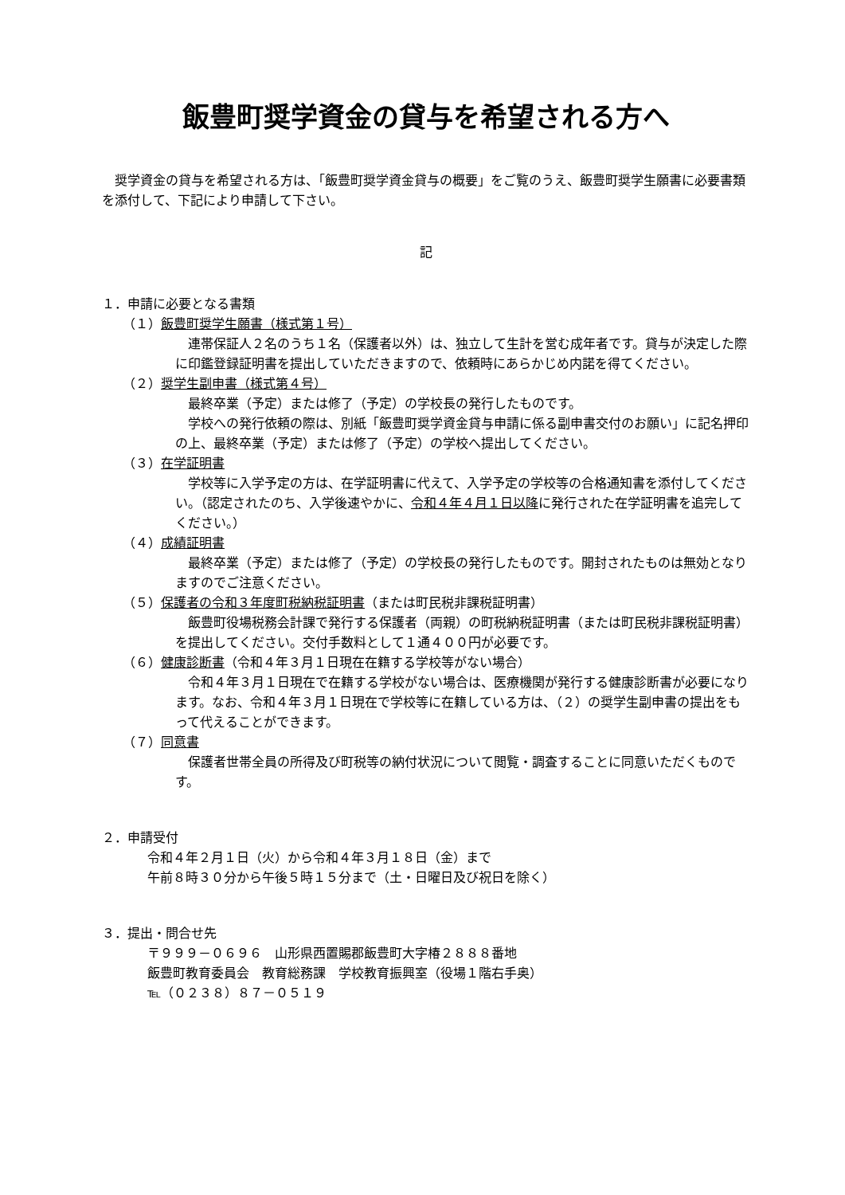飯豊町奨学資金の貸与を希望される方へ
　奨学資金の貸与を希望される方は、「飯豊町奨学資金貸与の概要」をご覧のうえ、飯豊町奨学生願書に必要書類を添付して、下記により申請して下さい。
記
１．申請に必要となる書類
（１）飯豊町奨学生願書（様式第１号）
　連帯保証人２名のうち１名（保護者以外）は、独立して生計を営む成年者です。貸与が決定した際に印鑑登録証明書を提出していただきますので、依頼時にあらかじめ内諾を得てください。
（２）奨学生副申書（様式第４号）
　最終卒業（予定）または修了（予定）の学校長の発行したものです。
　学校への発行依頼の際は、別紙「飯豊町奨学資金貸与申請に係る副申書交付のお願い」に記名押印の上、最終卒業（予定）または修了（予定）の学校へ提出してください。
（３）在学証明書
　学校等に入学予定の方は、在学証明書に代えて、入学予定の学校等の合格通知書を添付してください。（認定されたのち、入学後速やかに、令和４年４月１日以降に発行された在学証明書を追完してください。）
（４）成績証明書
　最終卒業（予定）または修了（予定）の学校長の発行したものです。開封されたものは無効となりますのでご注意ください。
（５）保護者の令和３年度町税納税証明書（または町民税非課税証明書）
　飯豊町役場税務会計課で発行する保護者（両親）の町税納税証明書（または町民税非課税証明書）を提出してください。交付手数料として１通４００円が必要です。
（６）健康診断書（令和４年３月１日現在在籍する学校等がない場合）
　令和４年３月１日現在で在籍する学校がない場合は、医療機関が発行する健康診断書が必要になります。なお、令和４年３月１日現在で学校等に在籍している方は、（２）の奨学生副申書の提出をもって代えることができます。
（７）同意書
　保護者世帯全員の所得及び町税等の納付状況について閲覧・調査することに同意いただくものです。
２．申請受付
令和４年２月１日（火）から令和４年３月１８日（金）まで
午前８時３０分から午後５時１５分まで（土・日曜日及び祝日を除く）
３．提出・問合せ先
〒９９９－０６９６　山形県西置賜郡飯豊町大字椿２８８８番地
飯豊町教育委員会　教育総務課　学校教育振興室（役場１階右手奥）
℡（０２３８）８７－０５１９